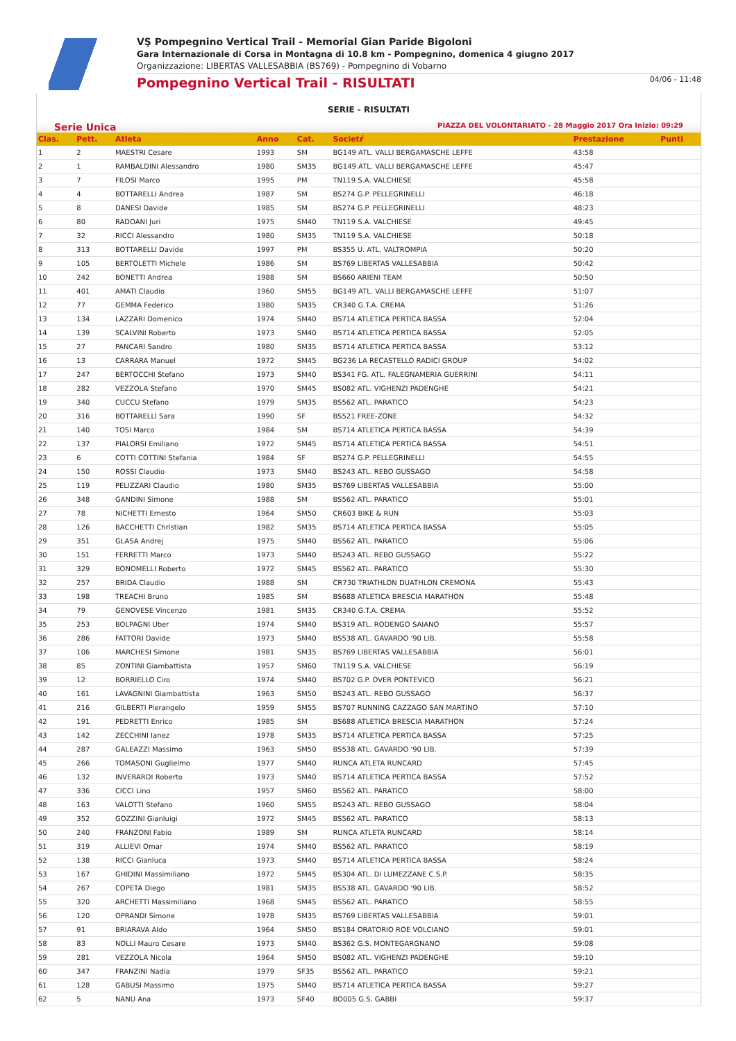VŞ Pompegnino Vertical Trail - Memorial Gian Paride Bigoloni
Gara Internazionale di Corsa in Montagna di 10.8 km - Pompegnino, domenica 4 giugno 2017
Organizzazione: LIBERTAS VALLESABBIA (BS769) - Pompegnino di Vobarno
Pompegnino Vertical Trail - RISULTATI 04/06 - 11:48
SERIE - RISULTATI
Serie Unica PIAZZA DEL VOLONTARIATO - 28 Maggio 2017 Ora Inizio: 09:29
| Clas. | Pett. | Atleta | Anno | Cat. | Societŕ | Prestazione | Punti |
| --- | --- | --- | --- | --- | --- | --- | --- |
| 1 | 2 | MAESTRI Cesare | 1993 | SM | BG149 ATL. VALLI BERGAMASCHE LEFFE | 43:58 | |
| 2 | 1 | RAMBALDINI Alessandro | 1980 | SM35 | BG149 ATL. VALLI BERGAMASCHE LEFFE | 45:47 | |
| 3 | 7 | FILOSI Marco | 1995 | PM | TN119 S.A. VALCHIESE | 45:58 | |
| 4 | 4 | BOTTARELLI Andrea | 1987 | SM | BS274 G.P. PELLEGRINELLI | 46:18 | |
| 5 | 8 | DANESI Davide | 1985 | SM | BS274 G.P. PELLEGRINELLI | 48:23 | |
| 6 | 80 | RADOANI Juri | 1975 | SM40 | TN119 S.A. VALCHIESE | 49:45 | |
| 7 | 32 | RICCI Alessandro | 1980 | SM35 | TN119 S.A. VALCHIESE | 50:18 | |
| 8 | 313 | BOTTARELLI Davide | 1997 | PM | BS355 U. ATL. VALTROMPIA | 50:20 | |
| 9 | 105 | BERTOLETTI Michele | 1986 | SM | BS769 LIBERTAS VALLESABBIA | 50:42 | |
| 10 | 242 | BONETTI Andrea | 1988 | SM | BS660 ARIENI TEAM | 50:50 | |
| 11 | 401 | AMATI Claudio | 1960 | SM55 | BG149 ATL. VALLI BERGAMASCHE LEFFE | 51:07 | |
| 12 | 77 | GEMMA Federico | 1980 | SM35 | CR340 G.T.A. CREMA | 51:26 | |
| 13 | 134 | LAZZARI Domenico | 1974 | SM40 | BS714 ATLETICA PERTICA BASSA | 52:04 | |
| 14 | 139 | SCALVINI Roberto | 1973 | SM40 | BS714 ATLETICA PERTICA BASSA | 52:05 | |
| 15 | 27 | PANCARI Sandro | 1980 | SM35 | BS714 ATLETICA PERTICA BASSA | 53:12 | |
| 16 | 13 | CARRARA Manuel | 1972 | SM45 | BG236 LA RECASTELLO RADICI GROUP | 54:02 | |
| 17 | 247 | BERTOCCHI Stefano | 1973 | SM40 | BS341 FG. ATL. FALEGNAMERIA GUERRINI | 54:11 | |
| 18 | 282 | VEZZOLA Stefano | 1970 | SM45 | BS082 ATL. VIGHENZI PADENGHE | 54:21 | |
| 19 | 340 | CUCCU Stefano | 1979 | SM35 | BS562 ATL. PARATICO | 54:23 | |
| 20 | 316 | BOTTARELLI Sara | 1990 | SF | BS521 FREE-ZONE | 54:32 | |
| 21 | 140 | TOSI Marco | 1984 | SM | BS714 ATLETICA PERTICA BASSA | 54:39 | |
| 22 | 137 | PIALORSI Emiliano | 1972 | SM45 | BS714 ATLETICA PERTICA BASSA | 54:51 | |
| 23 | 6 | COTTI COTTINI Stefania | 1984 | SF | BS274 G.P. PELLEGRINELLI | 54:55 | |
| 24 | 150 | ROSSI Claudio | 1973 | SM40 | BS243 ATL. REBO GUSSAGO | 54:58 | |
| 25 | 119 | PELIZZARI Claudio | 1980 | SM35 | BS769 LIBERTAS VALLESABBIA | 55:00 | |
| 26 | 348 | GANDINI Simone | 1988 | SM | BS562 ATL. PARATICO | 55:01 | |
| 27 | 78 | NICHETTI Ernesto | 1964 | SM50 | CR603 BIKE & RUN | 55:03 | |
| 28 | 126 | BACCHETTI Christian | 1982 | SM35 | BS714 ATLETICA PERTICA BASSA | 55:05 | |
| 29 | 351 | GLASA Andrej | 1975 | SM40 | BS562 ATL. PARATICO | 55:06 | |
| 30 | 151 | FERRETTI Marco | 1973 | SM40 | BS243 ATL. REBO GUSSAGO | 55:22 | |
| 31 | 329 | BONOMELLI Roberto | 1972 | SM45 | BS562 ATL. PARATICO | 55:30 | |
| 32 | 257 | BRIDA Claudio | 1988 | SM | CR730 TRIATHLON DUATHLON CREMONA | 55:43 | |
| 33 | 198 | TREACHI Bruno | 1985 | SM | BS688 ATLETICA BRESCIA MARATHON | 55:48 | |
| 34 | 79 | GENOVESE Vincenzo | 1981 | SM35 | CR340 G.T.A. CREMA | 55:52 | |
| 35 | 253 | BOLPAGNI Uber | 1974 | SM40 | BS319 ATL. RODENGO SAIANO | 55:57 | |
| 36 | 286 | FATTORI Davide | 1973 | SM40 | BS538 ATL. GAVARDO '90 LIB. | 55:58 | |
| 37 | 106 | MARCHESI Simone | 1981 | SM35 | BS769 LIBERTAS VALLESABBIA | 56:01 | |
| 38 | 85 | ZONTINI Giambattista | 1957 | SM60 | TN119 S.A. VALCHIESE | 56:19 | |
| 39 | 12 | BORRIELLO Ciro | 1974 | SM40 | BS702 G.P. OVER PONTEVICO | 56:21 | |
| 40 | 161 | LAVAGNINI Giambattista | 1963 | SM50 | BS243 ATL. REBO GUSSAGO | 56:37 | |
| 41 | 216 | GILBERTI Pierangelo | 1959 | SM55 | BS707 RUNNING CAZZAGO SAN MARTINO | 57:10 | |
| 42 | 191 | PEDRETTI Enrico | 1985 | SM | BS688 ATLETICA BRESCIA MARATHON | 57:24 | |
| 43 | 142 | ZECCHINI Ianez | 1978 | SM35 | BS714 ATLETICA PERTICA BASSA | 57:25 | |
| 44 | 287 | GALEAZZI Massimo | 1963 | SM50 | BS538 ATL. GAVARDO '90 LIB. | 57:39 | |
| 45 | 266 | TOMASONI Guglielmo | 1977 | SM40 | RUNCA ATLETA RUNCARD | 57:45 | |
| 46 | 132 | INVERARDI Roberto | 1973 | SM40 | BS714 ATLETICA PERTICA BASSA | 57:52 | |
| 47 | 336 | CICCI Lino | 1957 | SM60 | BS562 ATL. PARATICO | 58:00 | |
| 48 | 163 | VALOTTI Stefano | 1960 | SM55 | BS243 ATL. REBO GUSSAGO | 58:04 | |
| 49 | 352 | GOZZINI Gianluigi | 1972 | SM45 | BS562 ATL. PARATICO | 58:13 | |
| 50 | 240 | FRANZONI Fabio | 1989 | SM | RUNCA ATLETA RUNCARD | 58:14 | |
| 51 | 319 | ALLIEVI Omar | 1974 | SM40 | BS562 ATL. PARATICO | 58:19 | |
| 52 | 138 | RICCI Gianluca | 1973 | SM40 | BS714 ATLETICA PERTICA BASSA | 58:24 | |
| 53 | 167 | GHIDINI Massimiliano | 1972 | SM45 | BS304 ATL. DI LUMEZZANE C.S.P. | 58:35 | |
| 54 | 267 | COPETA Diego | 1981 | SM35 | BS538 ATL. GAVARDO '90 LIB. | 58:52 | |
| 55 | 320 | ARCHETTI Massimiliano | 1968 | SM45 | BS562 ATL. PARATICO | 58:55 | |
| 56 | 120 | OPRANDI Simone | 1978 | SM35 | BS769 LIBERTAS VALLESABBIA | 59:01 | |
| 57 | 91 | BRIARAVA Aldo | 1964 | SM50 | BS184 ORATORIO ROE VOLCIANO | 59:01 | |
| 58 | 83 | NOLLI Mauro Cesare | 1973 | SM40 | BS362 G.S. MONTEGARGNANO | 59:08 | |
| 59 | 281 | VEZZOLA Nicola | 1964 | SM50 | BS082 ATL. VIGHENZI PADENGHE | 59:10 | |
| 60 | 347 | FRANZINI Nadia | 1979 | SF35 | BS562 ATL. PARATICO | 59:21 | |
| 61 | 128 | GABUSI Massimo | 1975 | SM40 | BS714 ATLETICA PERTICA BASSA | 59:27 | |
| 62 | 5 | NANU Ana | 1973 | SF40 | BO005 G.S. GABBI | 59:37 | |